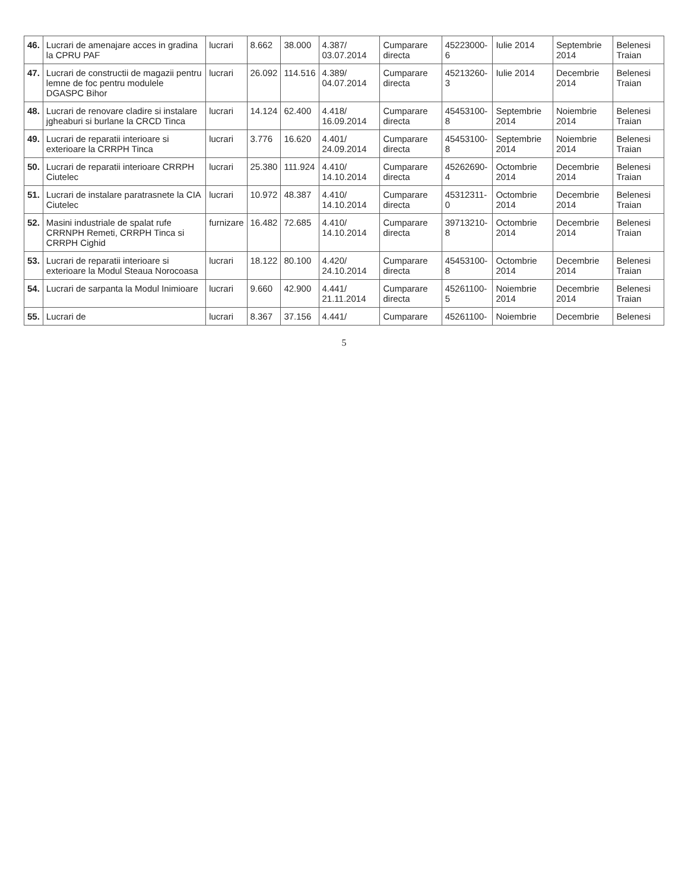| 46. | Lucrari de amenajare acces in gradina la CPRU PAF | lucrari | 8.662 | 38.000 | 4.387/ 03.07.2014 | Cumparare directa | 45223000-6 | Iulie 2014 | Septembrie 2014 | Belenesi Traian |
| 47. | Lucrari de constructii de magazii pentru lemne de foc pentru modulele DGASPC Bihor | lucrari | 26.092 | 114.516 | 4.389/ 04.07.2014 | Cumparare directa | 45213260-3 | Iulie 2014 | Decembrie 2014 | Belenesi Traian |
| 48. | Lucrari de renovare cladire si instalare jgheaburi si burlane la CRCD Tinca | lucrari | 14.124 | 62.400 | 4.418/ 16.09.2014 | Cumparare directa | 45453100-8 | Septembrie 2014 | Noiembrie 2014 | Belenesi Traian |
| 49. | Lucrari de reparatii interioare si exterioare la CRRPH Tinca | lucrari | 3.776 | 16.620 | 4.401/ 24.09.2014 | Cumparare directa | 45453100-8 | Septembrie 2014 | Noiembrie 2014 | Belenesi Traian |
| 50. | Lucrari de reparatii interioare CRRPH Ciutelec | lucrari | 25.380 | 111.924 | 4.410/ 14.10.2014 | Cumparare directa | 45262690-4 | Octombrie 2014 | Decembrie 2014 | Belenesi Traian |
| 51. | Lucrari de instalare paratrasnete la CIA Ciutelec | lucrari | 10.972 | 48.387 | 4.410/ 14.10.2014 | Cumparare directa | 45312311-0 | Octombrie 2014 | Decembrie 2014 | Belenesi Traian |
| 52. | Masini industriale de spalat rufe CRRNPH Remeti, CRRPH Tinca si CRRPH Cighid | furnizare | 16.482 | 72.685 | 4.410/ 14.10.2014 | Cumparare directa | 39713210-8 | Octombrie 2014 | Decembrie 2014 | Belenesi Traian |
| 53. | Lucrari de reparatii interioare si exterioare la Modul Steaua Norocoasa | lucrari | 18.122 | 80.100 | 4.420/ 24.10.2014 | Cumparare directa | 45453100-8 | Octombrie 2014 | Decembrie 2014 | Belenesi Traian |
| 54. | Lucrari de sarpanta la Modul Inimioare | lucrari | 9.660 | 42.900 | 4.441/ 21.11.2014 | Cumparare directa | 45261100-5 | Noiembrie 2014 | Decembrie 2014 | Belenesi Traian |
| 55. | Lucrari de | lucrari | 8.367 | 37.156 | 4.441/ | Cumparare | 45261100- | Noiembrie | Decembrie | Belenesi |
5